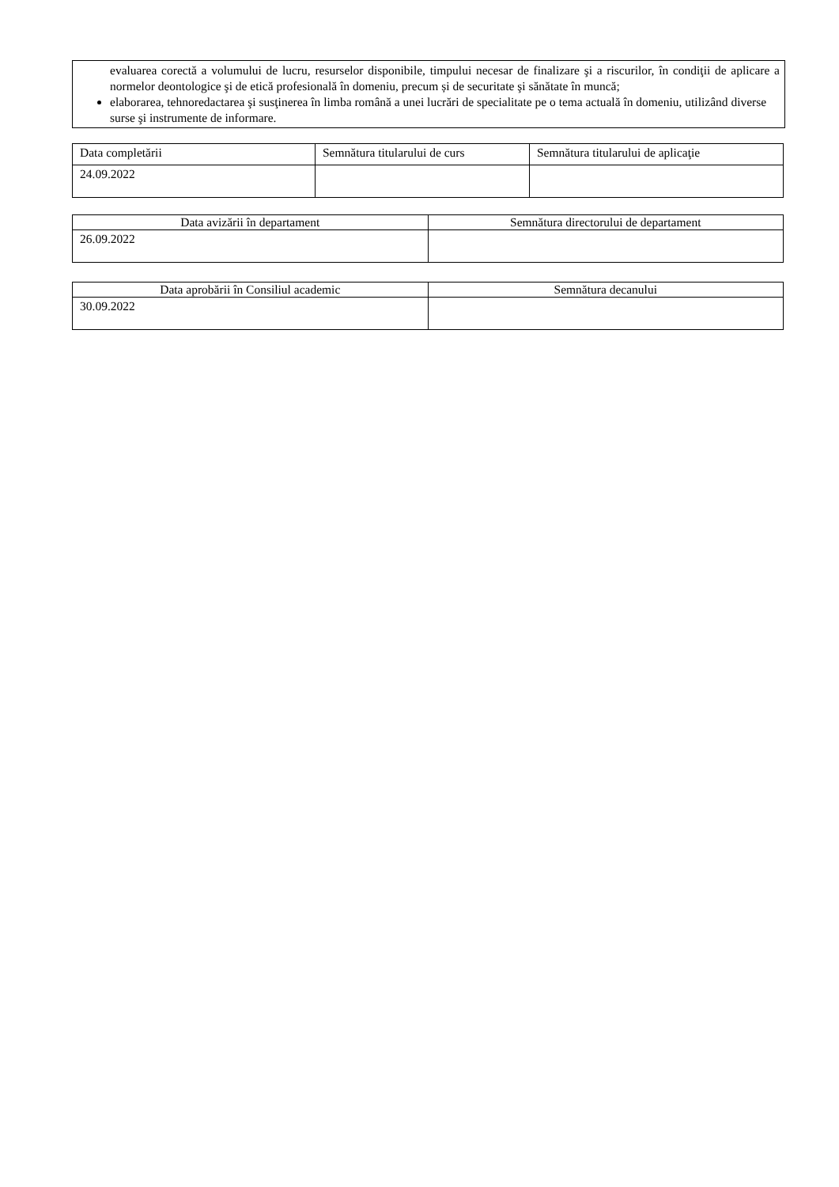evaluarea corectă a volumului de lucru, resurselor disponibile, timpului necesar de finalizare şi a riscurilor, în condiţii de aplicare a normelor deontologice şi de etică profesională în domeniu, precum și de securitate şi sănătate în muncă;
elaborarea, tehnoredactarea şi susţinerea în limba română a unei lucrări de specialitate pe o tema actuală în domeniu, utilizând diverse surse şi instrumente de informare.
| Data completării | Semnătura titularului de curs | Semnătura titularului de aplicaţie |
| 24.09.2022 | | |
| Data avizării în departament | Semnătura directorului de departament |
| 26.09.2022 | |
| Data aprobării în Consiliul academic | Semnătura decanului |
| 30.09.2022 | |